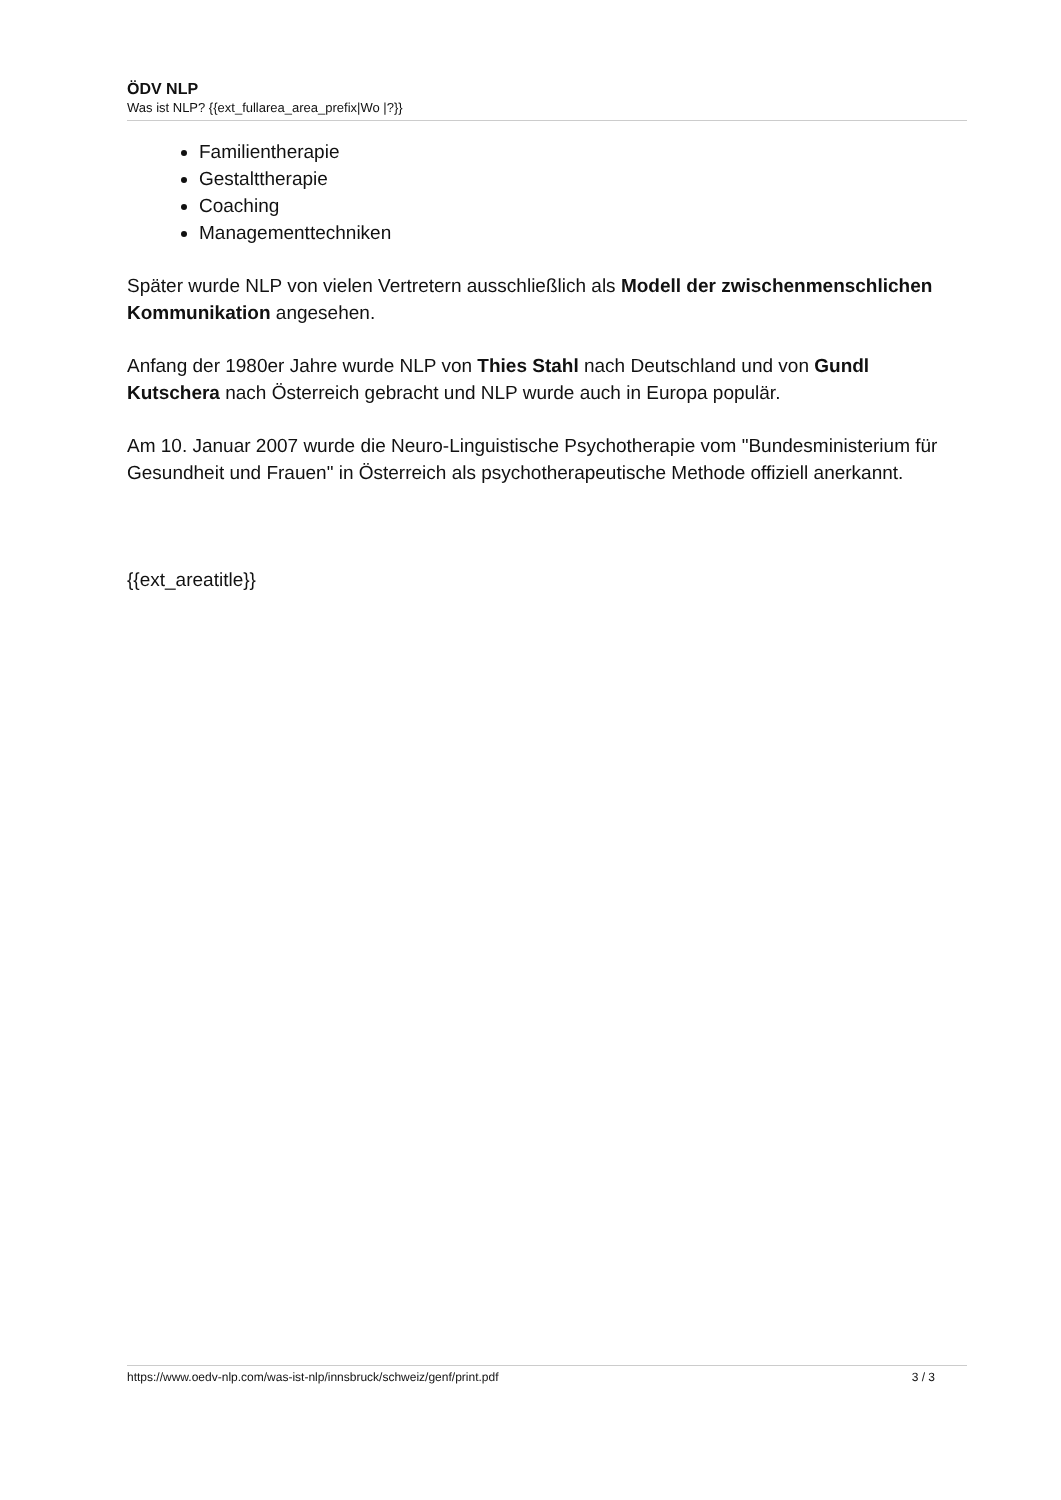ÖDV NLP
Was ist NLP? {{ext_fullarea_area_prefix|Wo |?}}
Familientherapie
Gestalttherapie
Coaching
Managementtechniken
Später wurde NLP von vielen Vertretern ausschließlich als Modell der zwischenmenschlichen Kommunikation angesehen.
Anfang der 1980er Jahre wurde NLP von Thies Stahl nach Deutschland und von Gundl Kutschera nach Österreich gebracht und NLP wurde auch in Europa populär.
Am 10. Januar 2007 wurde die Neuro-Linguistische Psychotherapie vom "Bundesministerium für Gesundheit und Frauen" in Österreich als psychotherapeutische Methode offiziell anerkannt.
{{ext_areatitle}}
https://www.oedv-nlp.com/was-ist-nlp/innsbruck/schweiz/genf/print.pdf 3 / 3